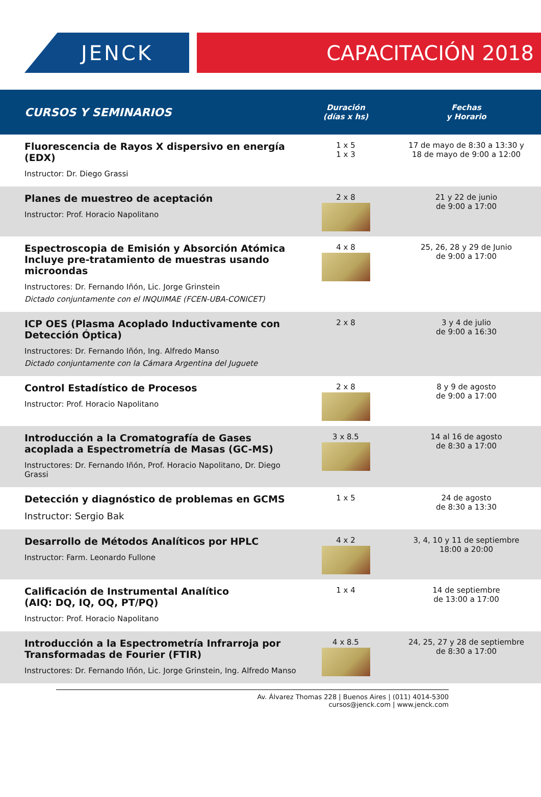JENCK CAPACITACIÓN 2018
| CURSOS Y SEMINARIOS | Duración (días x hs) | Fechas y Horario |
| --- | --- | --- |
| Fluorescencia de Rayos X dispersivo en energía (EDX) Instructor: Dr. Diego Grassi | 1 x 5 1 x 3 | 17 de mayo de 8:30 a 13:30 y 18 de mayo de 9:00 a 12:00 |
| Planes de muestreo de aceptación Instructor: Prof. Horacio Napolitano | 2 x 8 | 21 y 22 de junio de 9:00 a 17:00 |
| Espectroscopia de Emisión y Absorción Atómica Incluye pre-tratamiento de muestras usando microondas Instructores: Dr. Fernando Iñón, Lic. Jorge Grinstein Dictado conjuntamente con el INQUIMAE (FCEN-UBA-CONICET) | 4 x 8 | 25, 26, 28 y 29 de Junio de 9:00 a 17:00 |
| ICP OES (Plasma Acoplado Inductivamente con Detección Óptica) Instructores: Dr. Fernando Iñón, Ing. Alfredo Manso Dictado conjuntamente con la Cámara Argentina del Juguete | 2 x 8 | 3 y 4 de julio de 9:00 a 16:30 |
| Control Estadístico de Procesos Instructor: Prof. Horacio Napolitano | 2 x 8 | 8 y 9 de agosto de 9:00 a 17:00 |
| Introducción a la Cromatografía de Gases acoplada a Espectrometría de Masas (GC-MS) Instructores: Dr. Fernando Iñón, Prof. Horacio Napolitano, Dr. Diego Grassi | 3 x 8.5 | 14 al 16 de agosto de 8:30 a 17:00 |
| Detección y diagnóstico de problemas en GCMS Instructor: Sergio Bak | 1 x 5 | 24 de agosto de 8:30 a 13:30 |
| Desarrollo de Métodos Analíticos por HPLC Instructor: Farm. Leonardo Fullone | 4 x 2 | 3, 4, 10 y 11 de septiembre 18:00 a 20:00 |
| Calificación de Instrumental Analítico (AIQ: DQ, IQ, OQ, PT/PQ) Instructor: Prof. Horacio Napolitano | 1 x 4 | 14 de septiembre de 13:00 a 17:00 |
| Introducción a la Espectrometría Infrarroja por Transformadas de Fourier (FTIR) Instructores: Dr. Fernando Iñón, Lic. Jorge Grinstein, Ing. Alfredo Manso | 4 x 8.5 | 24, 25, 27 y 28 de septiembre de 8:30 a 17:00 |
Av. Álvarez Thomas 228 | Buenos Aires | (011) 4014-5300
cursos@jenck.com | www.jenck.com